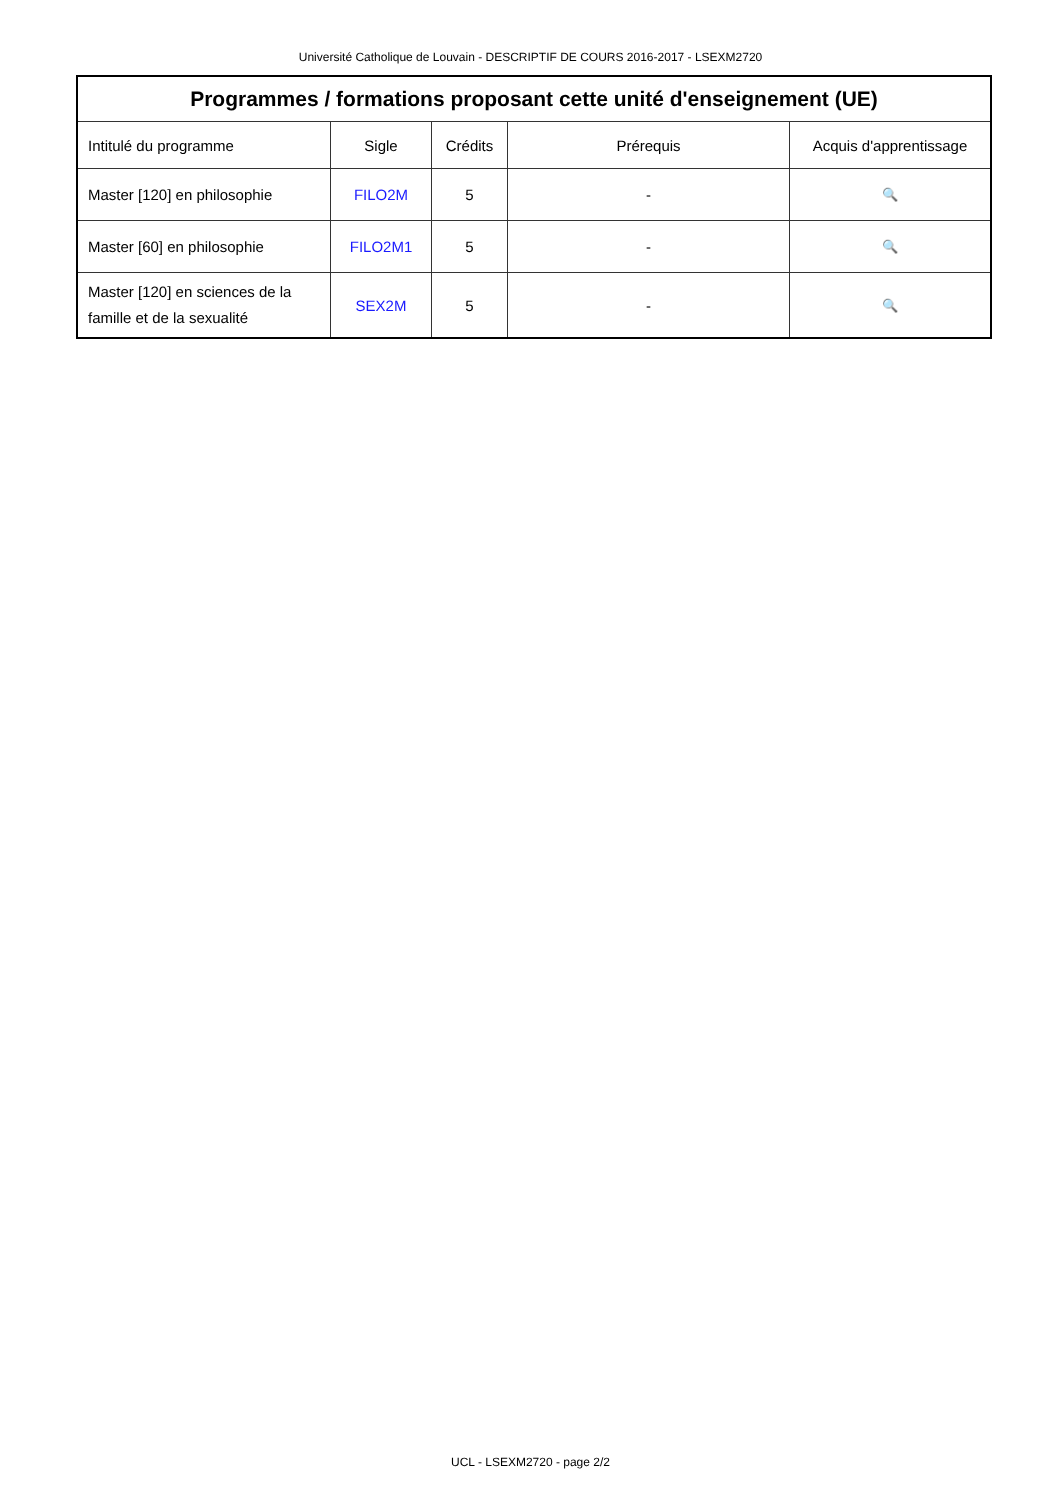Université Catholique de Louvain - DESCRIPTIF DE COURS 2016-2017 - LSEXM2720
| Programmes / formations proposant cette unité d'enseignement (UE) | | | | |
| --- | --- | --- | --- | --- |
| Intitulé du programme | Sigle | Crédits | Prérequis | Acquis d'apprentissage |
| Master [120] en philosophie | FILO2M | 5 | - | 🔍 |
| Master [60] en philosophie | FILO2M1 | 5 | - | 🔍 |
| Master [120] en sciences de la famille et de la sexualité | SEX2M | 5 | - | 🔍 |
UCL - LSEXM2720 - page 2/2